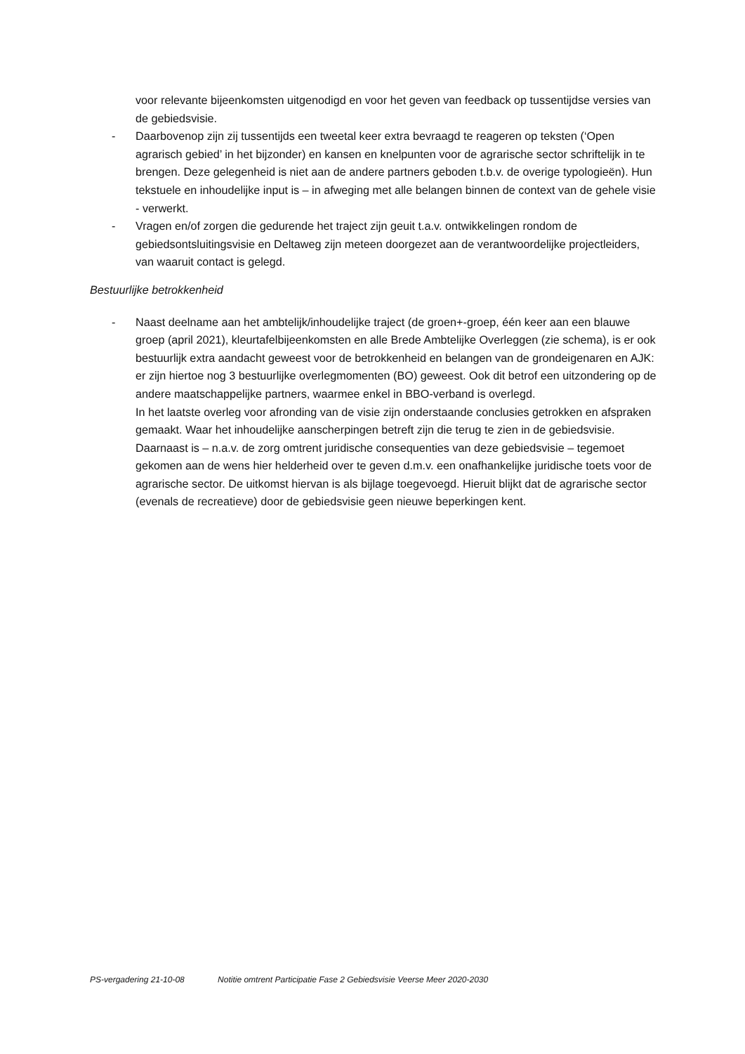voor relevante bijeenkomsten uitgenodigd en voor het geven van feedback op tussentijdse versies van de gebiedsvisie.
- Daarbovenop zijn zij tussentijds een tweetal keer extra bevraagd te reageren op teksten (‘Open agrarisch gebied’ in het bijzonder) en kansen en knelpunten voor de agrarische sector schriftelijk in te brengen. Deze gelegenheid is niet aan de andere partners geboden t.b.v. de overige typologieën). Hun tekstuele en inhoudelijke input is – in afweging met alle belangen binnen de context van de gehele visie - verwerkt.
- Vragen en/of zorgen die gedurende het traject zijn geuit t.a.v. ontwikkelingen rondom de gebiedsontsluitingsvisie en Deltaweg zijn meteen doorgezet aan de verantwoordelijke projectleiders, van waaruit contact is gelegd.
Bestuurlijke betrokkenheid
- Naast deelname aan het ambtelijk/inhoudelijke traject (de groen+-groep, één keer aan een blauwe groep (april 2021), kleurtafelbijeenkomsten en alle Brede Ambtelijke Overleggen (zie schema), is er ook bestuurlijk extra aandacht geweest voor de betrokkenheid en belangen van de grondeigenaren en AJK: er zijn hiertoe nog 3 bestuurlijke overlegmomenten (BO) geweest. Ook dit betrof een uitzondering op de andere maatschappelijke partners, waarmee enkel in BBO-verband is overlegd.
In het laatste overleg voor afronding van de visie zijn onderstaande conclusies getrokken en afspraken gemaakt. Waar het inhoudelijke aanscherpingen betreft zijn die terug te zien in de gebiedsvisie. Daarnaast is – n.a.v. de zorg omtrent juridische consequenties van deze gebiedsvisie – tegemoet gekomen aan de wens hier helderheid over te geven d.m.v. een onafhankelijke juridische toets voor de agrarische sector. De uitkomst hiervan is als bijlage toegevoegd. Hieruit blijkt dat de agrarische sector (evenals de recreatieve) door de gebiedsvisie geen nieuwe beperkingen kent.
PS-vergadering 21-10-08 Notitie omtrent Participatie Fase 2 Gebiedsvisie Veerse Meer 2020-2030